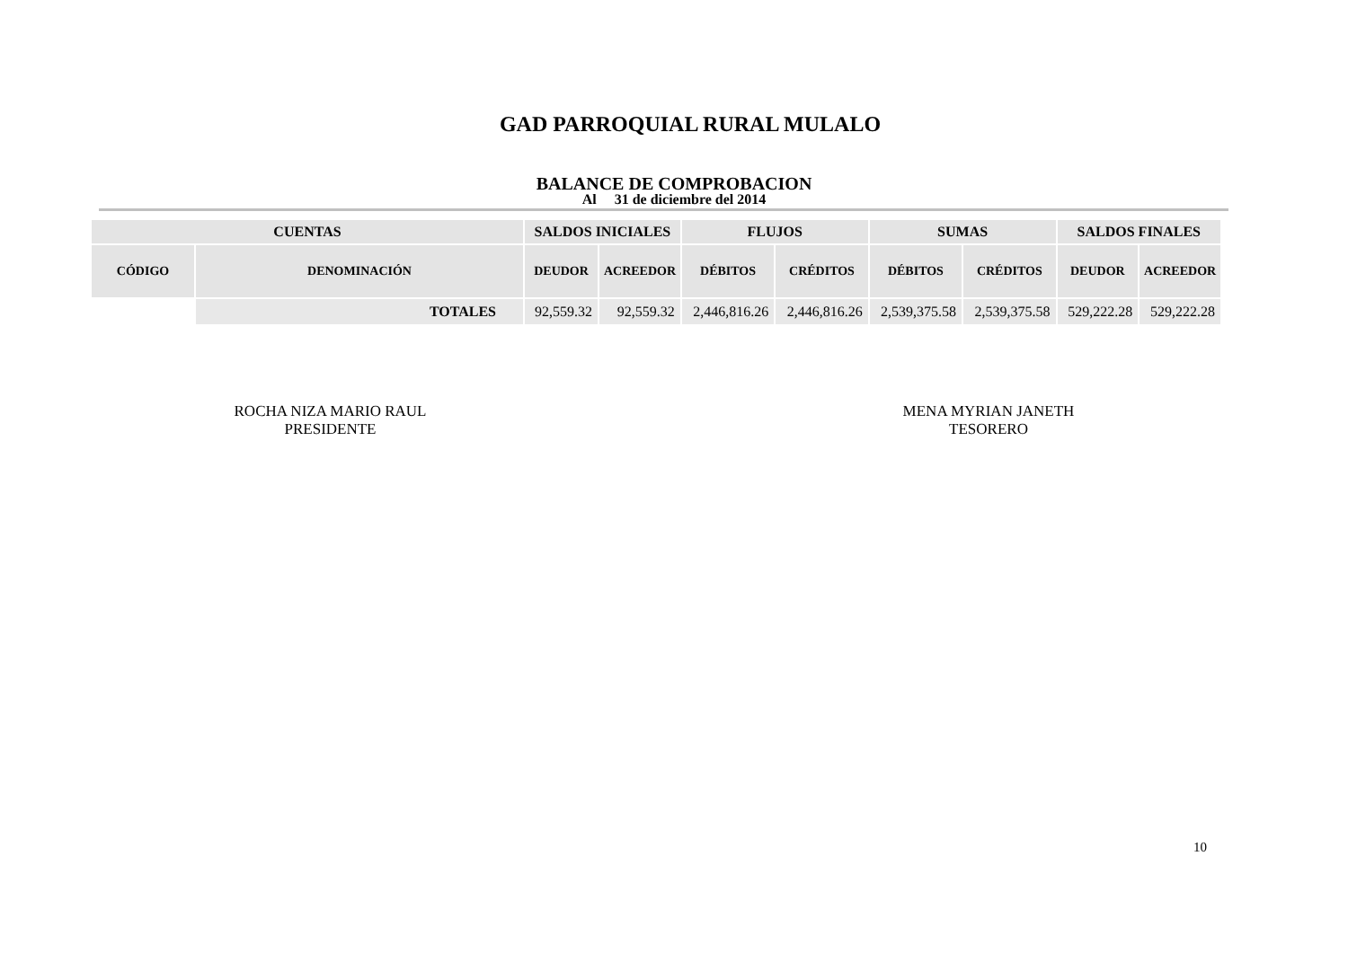GAD PARROQUIAL RURAL MULALO
BALANCE DE COMPROBACION
Al 31 de diciembre del 2014
| CUENTAS | | SALDOS INICIALES | | FLUJOS | | SUMAS | | SALDOS FINALES | |
| --- | --- | --- | --- | --- | --- | --- | --- | --- | --- |
| CÓDIGO | DENOMINACIÓN | DEUDOR | ACREEDOR | DÉBITOS | CRÉDITOS | DÉBITOS | CRÉDITOS | DEUDOR | ACREEDOR |
| | TOTALES | 92,559.32 | 92,559.32 | 2,446,816.26 | 2,446,816.26 | 2,539,375.58 | 2,539,375.58 | 529,222.28 | 529,222.28 |
ROCHA NIZA MARIO RAUL
PRESIDENTE
MENA MYRIAN JANETH
TESORERO
10